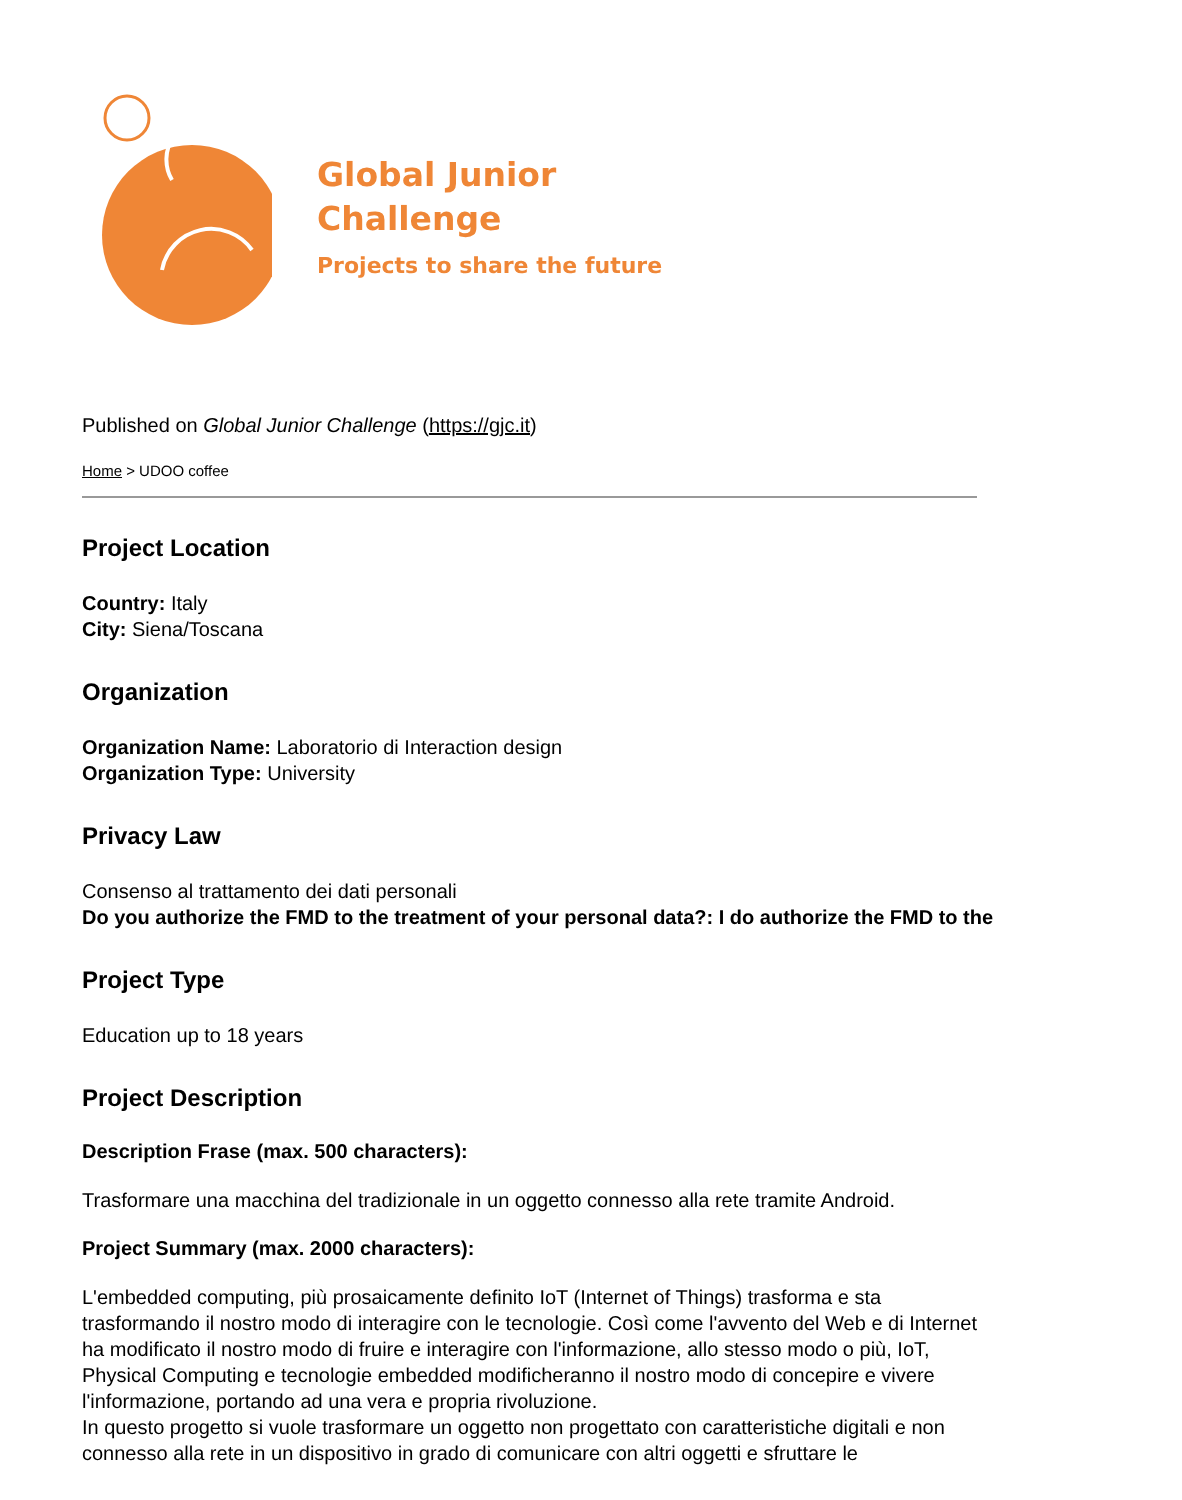Global Junior
Challenge
Projects to share the future
Published on Global Junior Challenge (https://gjc.it)
Home > UDOO coffee
Project Location
Country: Italy
City: Siena/Toscana
Organization
Organization Name: Laboratorio di Interaction design
Organization Type: University
Privacy Law
Consenso al trattamento dei dati personali
Do you authorize the FMD to the treatment of your personal data?: I do authorize the FMD to the
Project Type
Education up to 18 years
Project Description
Description Frase (max. 500 characters):
Trasformare una macchina del tradizionale in un oggetto connesso alla rete tramite Android.
Project Summary (max. 2000 characters):
L'embedded computing, più prosaicamente definito IoT (Internet of Things) trasforma e sta trasformando il nostro modo di interagire con le tecnologie. Così come l'avvento del Web e di Internet ha modificato il nostro modo di fruire e interagire con l'informazione, allo stesso modo o più, IoT, Physical Computing e tecnologie embedded modificheranno il nostro modo di concepire e vivere l'informazione, portando ad una vera e propria rivoluzione.
In questo progetto si vuole trasformare un oggetto non progettato con caratteristiche digitali e non connesso alla rete in un dispositivo in grado di comunicare con altri oggetti e sfruttare le